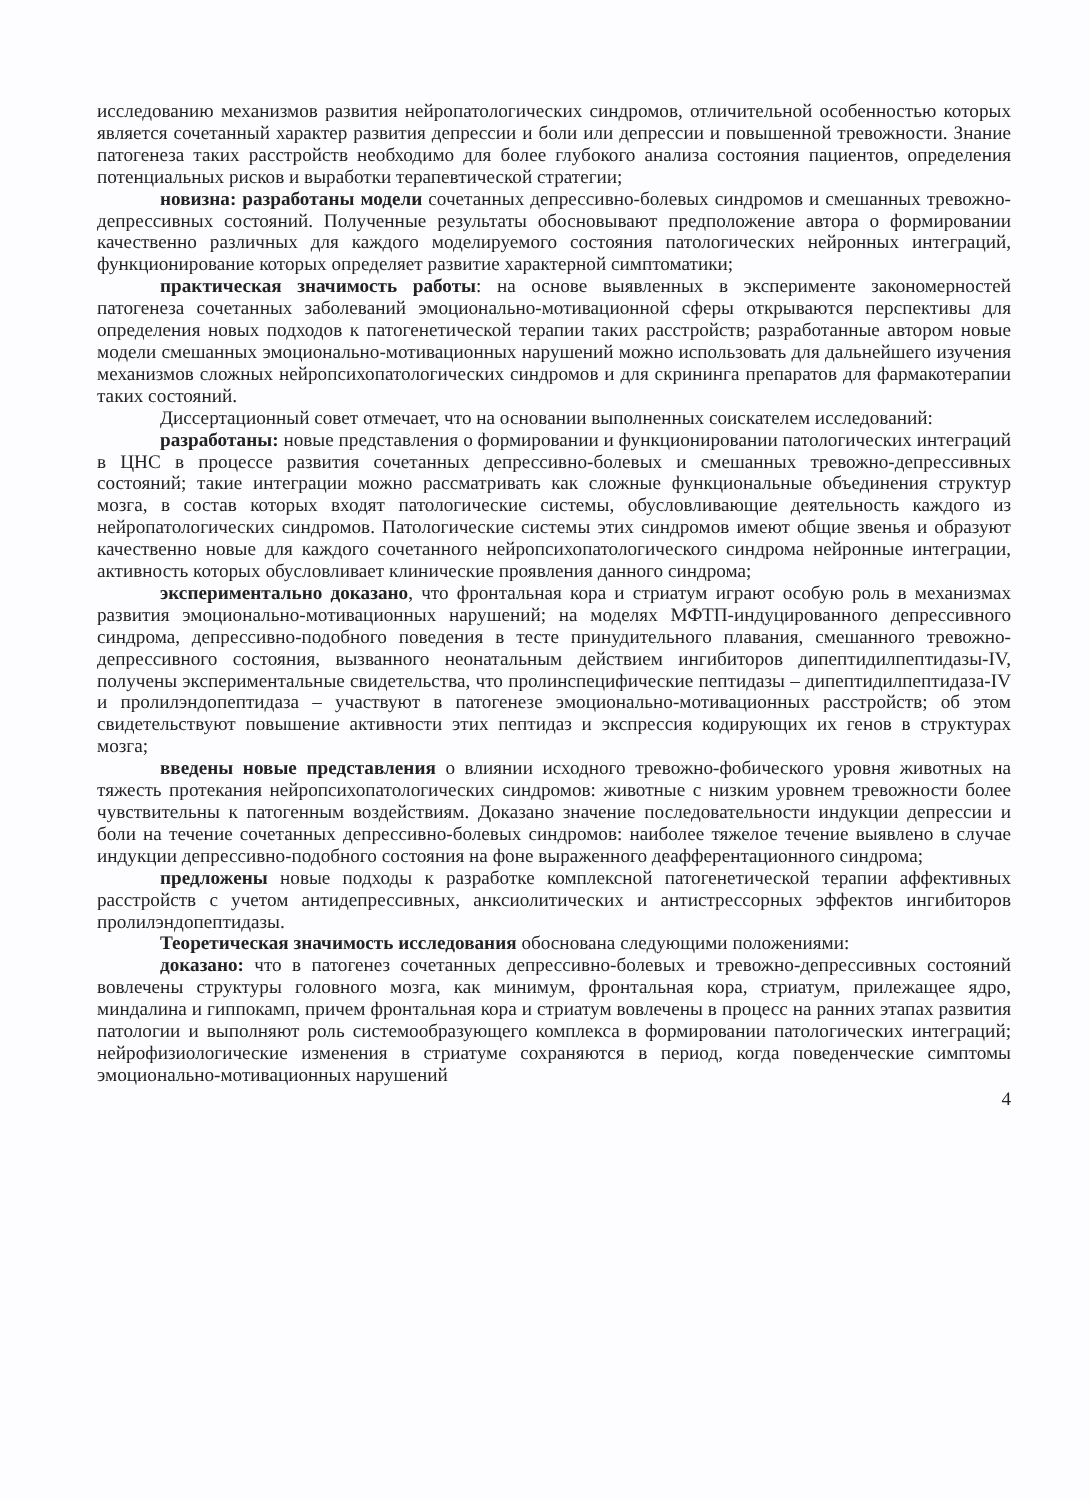исследованию механизмов развития нейропатологических синдромов, отличительной особенностью которых является сочетанный характер развития депрессии и боли или депрессии и повышенной тревожности. Знание патогенеза таких расстройств необходимо для более глубокого анализа состояния пациентов, определения потенциальных рисков и выработки терапевтической стратегии;
новизна: разработаны модели сочетанных депрессивно-болевых синдромов и смешанных тревожно-депрессивных состояний. Полученные результаты обосновывают предположение автора о формировании качественно различных для каждого моделируемого состояния патологических нейронных интеграций, функционирование которых определяет развитие характерной симптоматики;
практическая значимость работы: на основе выявленных в эксперименте закономерностей патогенеза сочетанных заболеваний эмоционально-мотивационной сферы открываются перспективы для определения новых подходов к патогенетической терапии таких расстройств; разработанные автором новые модели смешанных эмоционально-мотивационных нарушений можно использовать для дальнейшего изучения механизмов сложных нейропсихопатологических синдромов и для скрининга препаратов для фармакотерапии таких состояний.
Диссертационный совет отмечает, что на основании выполненных соискателем исследований:
разработаны: новые представления о формировании и функционировании патологических интеграций в ЦНС в процессе развития сочетанных депрессивно-болевых и смешанных тревожно-депрессивных состояний; такие интеграции можно рассматривать как сложные функциональные объединения структур мозга, в состав которых входят патологические системы, обусловливающие деятельность каждого из нейропатологических синдромов. Патологические системы этих синдромов имеют общие звенья и образуют качественно новые для каждого сочетанного нейропсихопатологического синдрома нейронные интеграции, активность которых обусловливает клинические проявления данного синдрома;
экспериментально доказано, что фронтальная кора и стриатум играют особую роль в механизмах развития эмоционально-мотивационных нарушений; на моделях МФТП-индуцированного депрессивного синдрома, депрессивно-подобного поведения в тесте принудительного плавания, смешанного тревожно-депрессивного состояния, вызванного неонатальным действием ингибиторов дипептидилпептидазы-IV, получены экспериментальные свидетельства, что пролинспецифические пептидазы – дипептидилпептидаза-IV и пролилэндопептидаза – участвуют в патогенезе эмоционально-мотивационных расстройств; об этом свидетельствуют повышение активности этих пептидаз и экспрессия кодирующих их генов в структурах мозга;
введены новые представления о влиянии исходного тревожно-фобического уровня животных на тяжесть протекания нейропсихопатологических синдромов: животные с низким уровнем тревожности более чувствительны к патогенным воздействиям. Доказано значение последовательности индукции депрессии и боли на течение сочетанных депрессивно-болевых синдромов: наиболее тяжелое течение выявлено в случае индукции депрессивно-подобного состояния на фоне выраженного деафферентационного синдрома;
предложены новые подходы к разработке комплексной патогенетической терапии аффективных расстройств с учетом антидепрессивных, анксиолитических и антистрессорных эффектов ингибиторов пролилэндопептидазы.
Теоретическая значимость исследования обоснована следующими положениями:
доказано: что в патогенез сочетанных депрессивно-болевых и тревожно-депрессивных состояний вовлечены структуры головного мозга, как минимум, фронтальная кора, стриатум, прилежащее ядро, миндалина и гиппокамп, причем фронтальная кора и стриатум вовлечены в процесс на ранних этапах развития патологии и выполняют роль системообразующего комплекса в формировании патологических интеграций; нейрофизиологические изменения в стриатуме сохраняются в период, когда поведенческие симптомы эмоционально-мотивационных нарушений
4